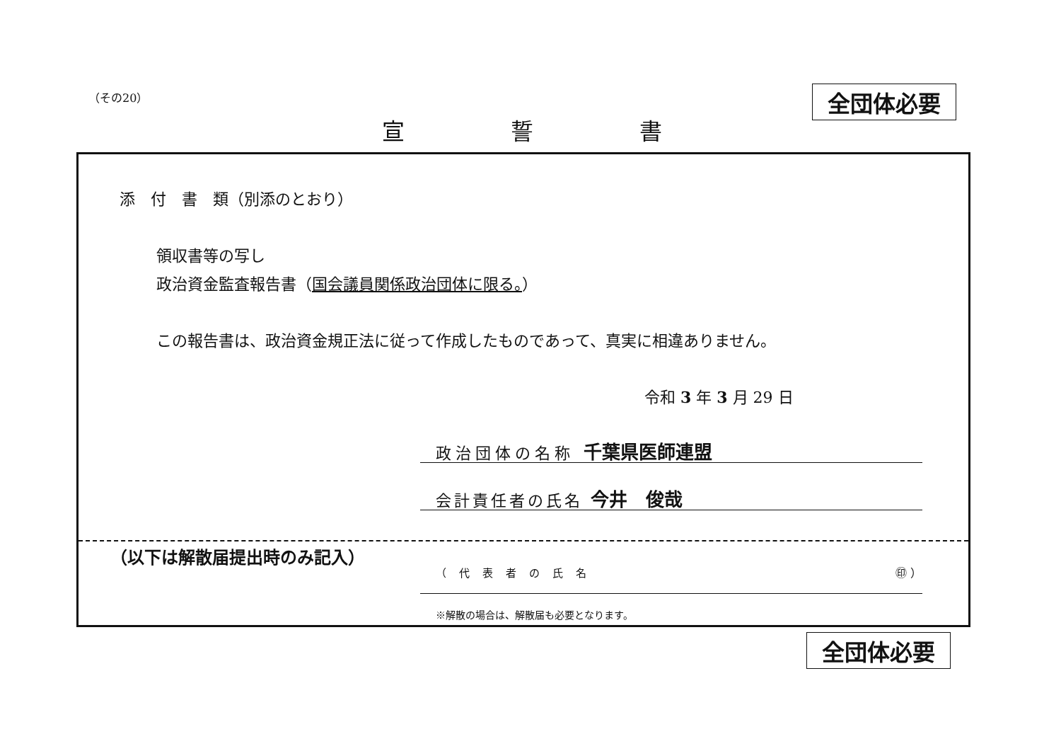（その20） 全団体必要
宣誓書
添　付　書　類（別添のとおり）
領収書等の写し
政治資金監査報告書（国会議員関係政治団体に限る。）
この報告書は、政治資金規正法に従って作成したものであって、真実に相違ありません。
令和 3 年 3 月 29 日
政治団体の名称 千葉県医師連盟
会計責任者の氏名 今井　俊哉
（以下は解散届提出時のみ記入）
（代表者の氏名 ㊞ ）
※解散の場合は、解散届も必要となります。
全団体必要